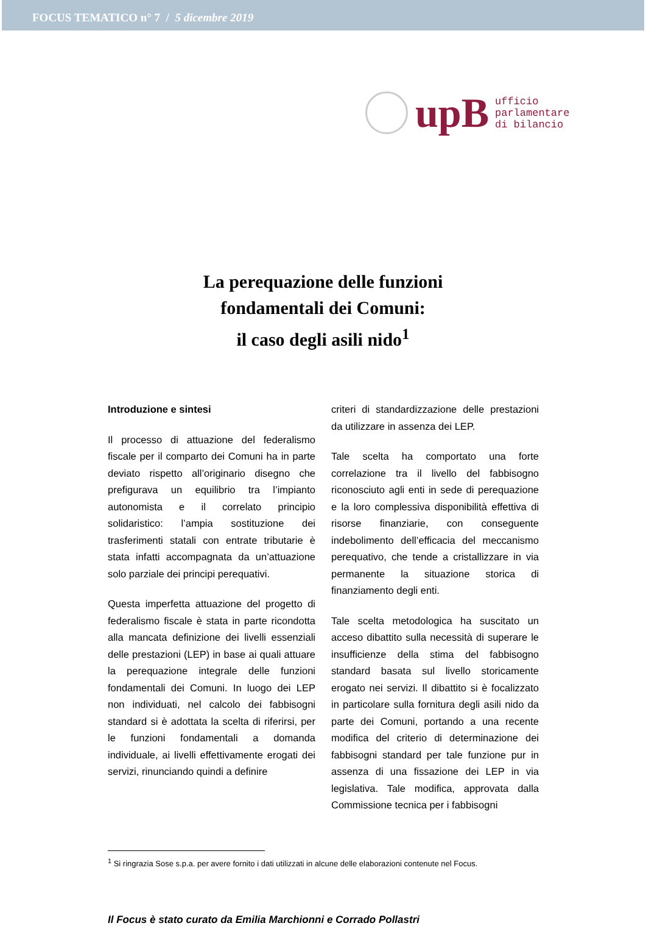FOCUS TEMATICO n° 7 / 5 dicembre 2019
upB
ufficio
parlamentare
di bilancio
La perequazione delle funzioni
fondamentali dei Comuni:
il caso degli asili nido<sup>1</sup>
Introduzione e sintesi
Il processo di attuazione del federalismo fiscale per il comparto dei Comuni ha in parte deviato rispetto all’originario disegno che prefigurava un equilibrio tra l’impianto autonomista e il correlato principio solidaristico: l’ampia sostituzione dei trasferimenti statali con entrate tributarie è stata infatti accompagnata da un’attuazione solo parziale dei principi perequativi.
Questa imperfetta attuazione del progetto di federalismo fiscale è stata in parte ricondotta alla mancata definizione dei livelli essenziali delle prestazioni (LEP) in base ai quali attuare la perequazione integrale delle funzioni fondamentali dei Comuni. In luogo dei LEP non individuati, nel calcolo dei fabbisogni standard si è adottata la scelta di riferirsi, per le funzioni fondamentali a domanda individuale, ai livelli effettivamente erogati dei servizi, rinunciando quindi a definire
criteri di standardizzazione delle prestazioni da utilizzare in assenza dei LEP.
Tale scelta ha comportato una forte correlazione tra il livello del fabbisogno riconosciuto agli enti in sede di perequazione e la loro complessiva disponibilità effettiva di risorse finanziarie, con conseguente indebolimento dell’efficacia del meccanismo perequativo, che tende a cristallizzare in via permanente la situazione storica di finanziamento degli enti.
Tale scelta metodologica ha suscitato un acceso dibattito sulla necessità di superare le insufficienze della stima del fabbisogno standard basata sul livello storicamente erogato nei servizi. Il dibattito si è focalizzato in particolare sulla fornitura degli asili nido da parte dei Comuni, portando a una recente modifica del criterio di determinazione dei fabbisogni standard per tale funzione pur in assenza di una fissazione dei LEP in via legislativa. Tale modifica, approvata dalla Commissione tecnica per i fabbisogni
<sup>1</sup> Si ringrazia Sose s.p.a. per avere fornito i dati utilizzati in alcune delle elaborazioni contenute nel Focus.
Il Focus è stato curato da Emilia Marchionni e Corrado Pollastri